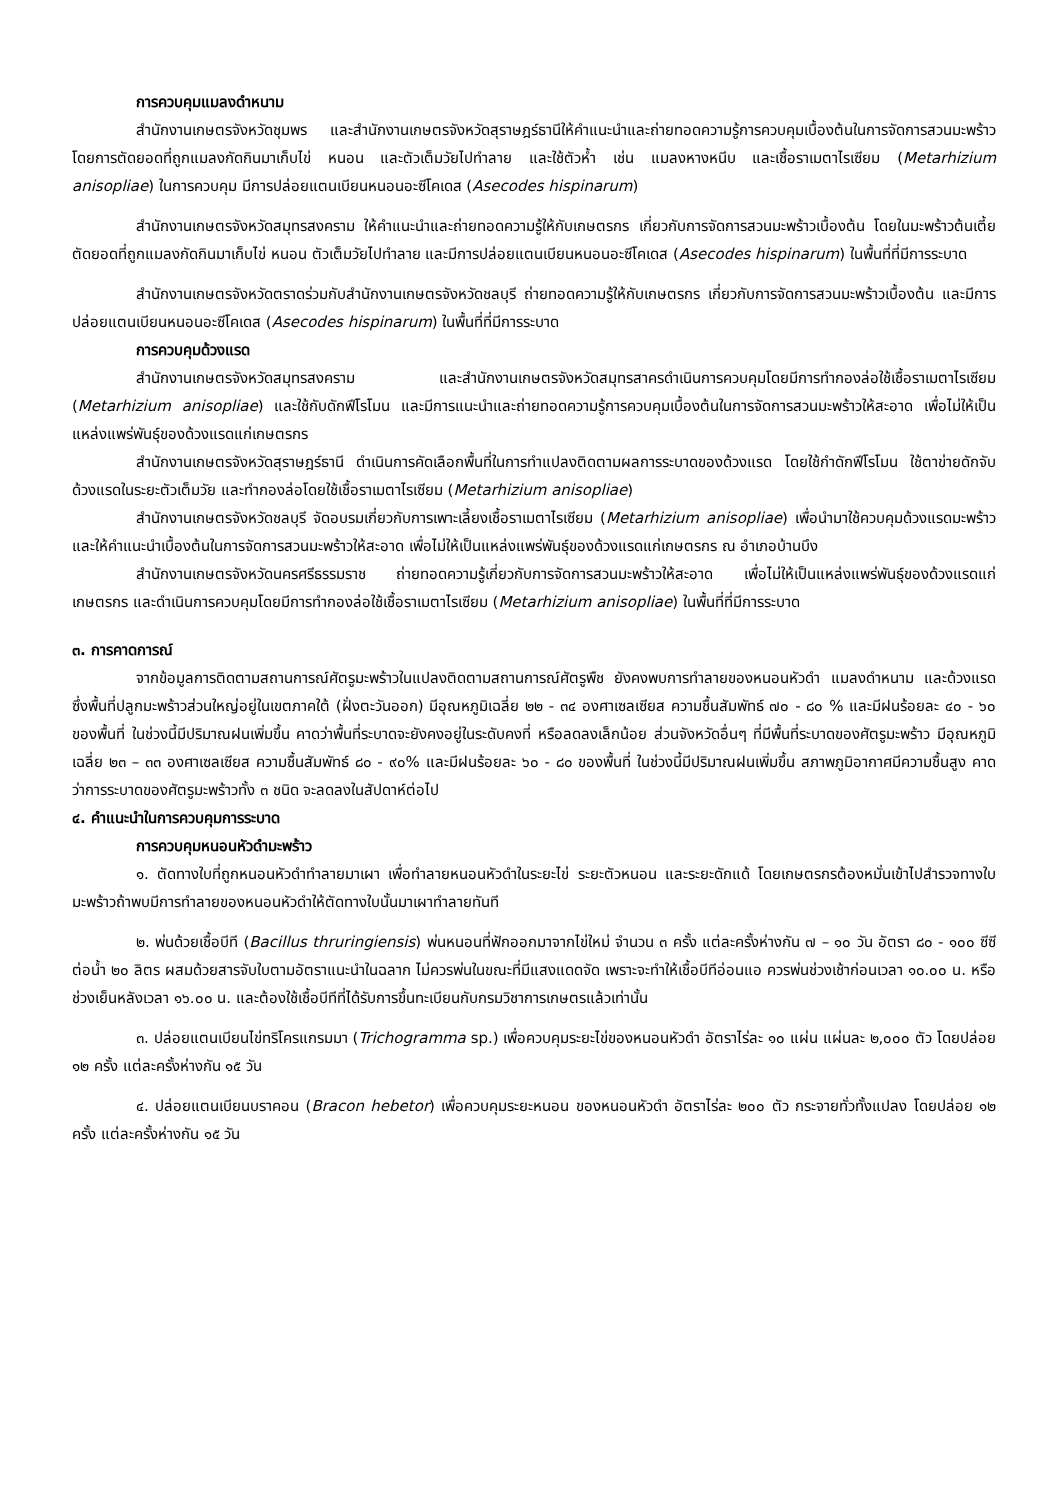การควบคุมแมลงดำหนาม
สำนักงานเกษตรจังหวัดชุมพร และสำนักงานเกษตรจังหวัดสุราษฎร์ธานีให้คำแนะนำและถ่ายทอดความรู้การควบคุมเบื้องต้นในการจัดการสวนมะพร้าว โดยการตัดยอดที่ถูกแมลงกัดกินมาเก็บไข่ หนอน และตัวเต็มวัยไปทำลาย และใช้ตัวห้ำ เช่น แมลงหางหนีบ และเชื้อราเมตาไรเซียม (Metarhizium anisopliae) ในการควบคุม มีการปล่อยแตนเบียนหนอนอะซีโคเดส (Asecodes hispinarum)
สำนักงานเกษตรจังหวัดสมุทรสงคราม ให้คำแนะนำและถ่ายทอดความรู้ให้กับเกษตรกร เกี่ยวกับการจัดการสวนมะพร้าวเบื้องต้น โดยในมะพร้าวต้นเตี้ย ตัดยอดที่ถูกแมลงกัดกินมาเก็บไข่ หนอน ตัวเต็มวัยไปทำลาย และมีการปล่อยแตนเบียนหนอนอะซีโคเดส (Asecodes hispinarum) ในพื้นที่ที่มีการระบาด
สำนักงานเกษตรจังหวัดตราดร่วมกับสำนักงานเกษตรจังหวัดชลบุรี ถ่ายทอดความรู้ให้กับเกษตรกร เกี่ยวกับการจัดการสวนมะพร้าวเบื้องต้น และมีการปล่อยแตนเบียนหนอนอะซีโคเดส (Asecodes hispinarum) ในพื้นที่ที่มีการระบาด
การควบคุมด้วงแรด
สำนักงานเกษตรจังหวัดสมุทรสงคราม และสำนักงานเกษตรจังหวัดสมุทรสาครดำเนินการควบคุมโดยมีการทำกองล่อใช้เชื้อราเมตาไรเซียม (Metarhizium anisopliae) และใช้กับดักฟีโรโมน และมีการแนะนำและถ่ายทอดความรู้การควบคุมเบื้องต้นในการจัดการสวนมะพร้าวให้สะอาด เพื่อไม่ให้เป็นแหล่งแพร่พันธุ์ของด้วงแรดแก่เกษตรกร
สำนักงานเกษตรจังหวัดสุราษฎร์ธานี ดำเนินการคัดเลือกพื้นที่ในการทำแปลงติดตามผลการระบาดของด้วงแรด โดยใช้กำดักฟีโรโมน ใช้ตาข่ายดักจับด้วงแรดในระยะตัวเต็มวัย และทำกองล่อโดยใช้เชื้อราเมตาไรเซียม (Metarhizium anisopliae)
สำนักงานเกษตรจังหวัดชลบุรี จัดอบรมเกี่ยวกับการเพาะเลี้ยงเชื้อราเมตาไรเซียม (Metarhizium anisopliae) เพื่อนำมาใช้ควบคุมด้วงแรดมะพร้าว และให้คำแนะนำเบื้องต้นในการจัดการสวนมะพร้าวให้สะอาด เพื่อไม่ให้เป็นแหล่งแพร่พันธุ์ของด้วงแรดแก่เกษตรกร ณ อำเภอบ้านบึง
สำนักงานเกษตรจังหวัดนครศรีธรรมราช ถ่ายทอดความรู้เกี่ยวกับการจัดการสวนมะพร้าวให้สะอาด เพื่อไม่ให้เป็นแหล่งแพร่พันธุ์ของด้วงแรดแก่เกษตรกร และดำเนินการควบคุมโดยมีการทำกองล่อใช้เชื้อราเมตาไรเซียม (Metarhizium anisopliae) ในพื้นที่ที่มีการระบาด
๓. การคาดการณ์
จากข้อมูลการติดตามสถานการณ์ศัตรูมะพร้าวในแปลงติดตามสถานการณ์ศัตรูพืช ยังคงพบการทำลายของหนอนหัวดำ แมลงดำหนาม และด้วงแรด ซึ่งพื้นที่ปลูกมะพร้าวส่วนใหญ่อยู่ในเขตภาคใต้ (ฝั่งตะวันออก) มีอุณหภูมิเฉลี่ย ๒๒ - ๓๔ องศาเซลเซียส ความชื้นสัมพัทธ์ ๗๐ - ๘๐ % และมีฝนร้อยละ ๔๐ - ๖๐ ของพื้นที่ ในช่วงนี้มีปริมาณฝนเพิ่มขึ้น คาดว่าพื้นที่ระบาดจะยังคงอยู่ในระดับคงที่ หรือลดลงเล็กน้อย ส่วนจังหวัดอื่นๆ ที่มีพื้นที่ระบาดของศัตรูมะพร้าว มีอุณหภูมิเฉลี่ย ๒๓ – ๓๓ องศาเซลเซียส ความชื้นสัมพัทธ์ ๘๐ - ๙๐% และมีฝนร้อยละ ๖๐ - ๘๐ ของพื้นที่ ในช่วงนี้มีปริมาณฝนเพิ่มขึ้น สภาพภูมิอากาศมีความชื้นสูง คาดว่าการระบาดของศัตรูมะพร้าวทั้ง ๓ ชนิด จะลดลงในสัปดาห์ต่อไป
๔. คำแนะนำในการควบคุมการระบาด
การควบคุมหนอนหัวดำมะพร้าว
๑. ตัดทางใบที่ถูกหนอนหัวดำทำลายมาเผา เพื่อทำลายหนอนหัวดำในระยะไข่ ระยะตัวหนอน และระยะดักแด้ โดยเกษตรกรต้องหมั่นเข้าไปสำรวจทางใบมะพร้าวถ้าพบมีการทำลายของหนอนหัวดำให้ตัดทางใบนั้นมาเผาทำลายทันที
๒. พ่นด้วยเชื้อบีที (Bacillus thruringiensis) พ่นหนอนที่ฟักออกมาจากไข่ใหม่ จำนวน ๓ ครั้ง แต่ละครั้งห่างกัน ๗ – ๑๐ วัน อัตรา ๘๐ - ๑๐๐ ซีซี ต่อน้ำ ๒๐ ลิตร ผสมด้วยสารจับใบตามอัตราแนะนำในฉลาก ไม่ควรพ่นในขณะที่มีแสงแดดจัด เพราะจะทำให้เชื้อบีทีอ่อนแอ ควรพ่นช่วงเช้าก่อนเวลา ๑๐.๐๐ น. หรือช่วงเย็นหลังเวลา ๑๖.๐๐ น. และต้องใช้เชื้อบีทีที่ได้รับการขึ้นทะเบียนกับกรมวิชาการเกษตรแล้วเท่านั้น
๓. ปล่อยแตนเบียนไข่ทริโครแกรมมา (Trichogramma sp.) เพื่อควบคุมระยะไข่ของหนอนหัวดำ อัตราไร่ละ ๑๐ แผ่น แผ่นละ ๒,๐๐๐ ตัว โดยปล่อย ๑๒ ครั้ง แต่ละครั้งห่างกัน ๑๕ วัน
๔. ปล่อยแตนเบียนบราคอน (Bracon hebetor) เพื่อควบคุมระยะหนอน ของหนอนหัวดำ อัตราไร่ละ ๒๐๐ ตัว กระจายทั่วทั้งแปลง โดยปล่อย ๑๒ ครั้ง แต่ละครั้งห่างกัน ๑๕ วัน